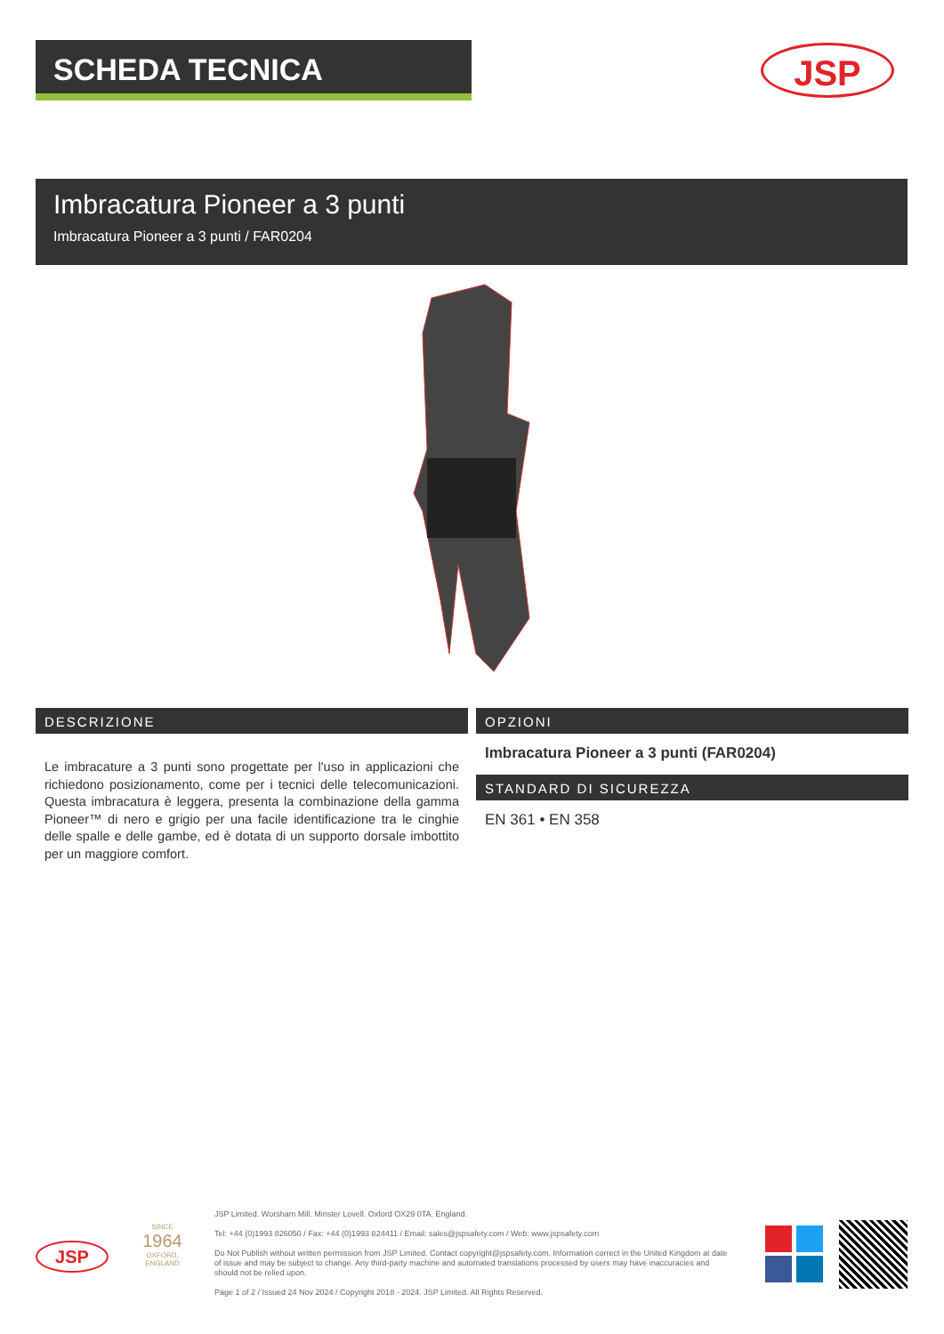SCHEDA TECNICA JSP
Imbracatura Pioneer a 3 punti
Imbracatura Pioneer a 3 punti / FAR0204
DESCRIZIONE
Le imbracature a 3 punti sono progettate per l'uso in applicazioni che richiedono posizionamento, come per i tecnici delle telecomunicazioni. Questa imbracatura è leggera, presenta la combinazione della gamma Pioneer™ di nero e grigio per una facile identificazione tra le cinghie delle spalle e delle gambe, ed è dotata di un supporto dorsale imbottito per un maggiore comfort.
OPZIONI
Imbracatura Pioneer a 3 punti (FAR0204)
STANDARD DI SICUREZZA
EN 361 • EN 358
JSP
SINCE
1964
OXFORD, ENGLAND
JSP Limited. Worsham Mill. Minster Lovell. Oxford OX29 0TA. England.
Tel: +44 (0)1993 826050 / Fax: +44 (0)1993 824411 / Email: sales@jspsafety.com / Web: www.jspsafety.com
Do Not Publish without written permission from JSP Limited. Contact copyright@jspsafety.com. Information correct in the United Kingdom at date of issue and may be subject to change. Any third-party machine and automated translations processed by users may have inaccuracies and should not be relied upon.
Page 1 of 2 / Issued 24 Nov 2024 / Copyright 2018 - 2024. JSP Limited. All Rights Reserved.